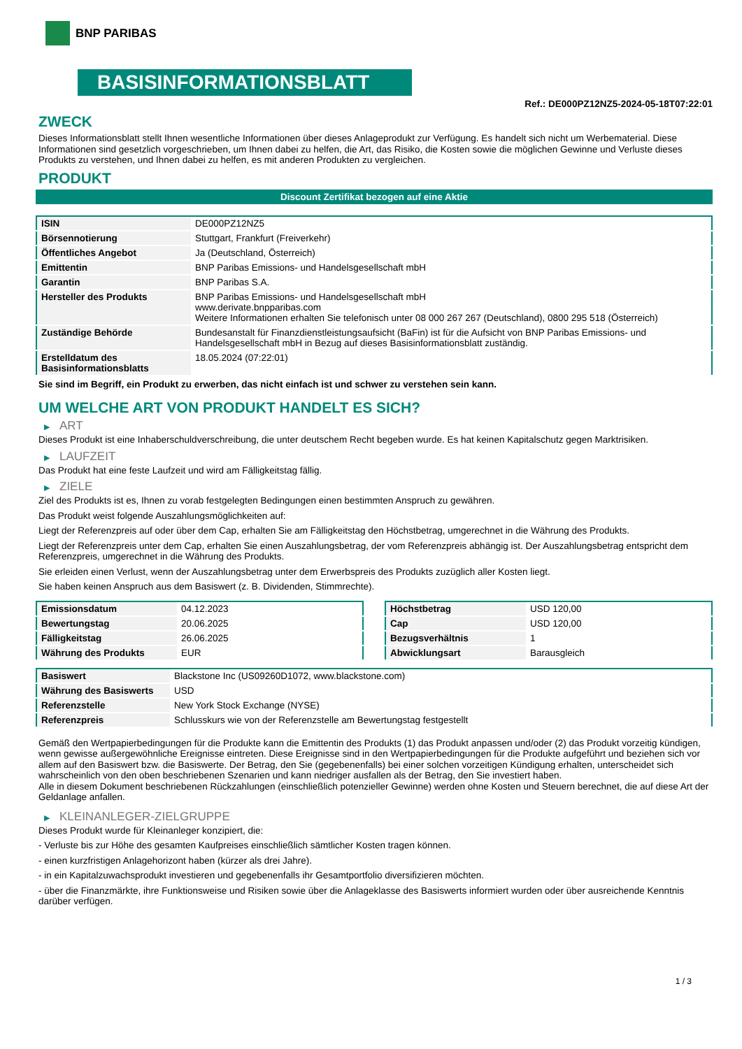BNP PARIBAS
BASISINFORMATIONSBLATT
Ref.: DE000PZ12NZ5-2024-05-18T07:22:01
ZWECK
Dieses Informationsblatt stellt Ihnen wesentliche Informationen über dieses Anlageprodukt zur Verfügung. Es handelt sich nicht um Werbematerial. Diese Informationen sind gesetzlich vorgeschrieben, um Ihnen dabei zu helfen, die Art, das Risiko, die Kosten sowie die möglichen Gewinne und Verluste dieses Produkts zu verstehen, und Ihnen dabei zu helfen, es mit anderen Produkten zu vergleichen.
PRODUKT
Discount Zertifikat bezogen auf eine Aktie
| ISIN | DE000PZ12NZ5 |
| Börsennotierung | Stuttgart, Frankfurt (Freiverkehr) |
| Öffentliches Angebot | Ja (Deutschland, Österreich) |
| Emittentin | BNP Paribas Emissions- und Handelsgesellschaft mbH |
| Garantin | BNP Paribas S.A. |
| Hersteller des Produkts | BNP Paribas Emissions- und Handelsgesellschaft mbH www.derivate.bnpparibas.com Weitere Informationen erhalten Sie telefonisch unter 08 000 267 267 (Deutschland), 0800 295 518 (Österreich) |
| Zuständige Behörde | Bundesanstalt für Finanzdienstleistungsaufsicht (BaFin) ist für die Aufsicht von BNP Paribas Emissions- und Handelsgesellschaft mbH in Bezug auf dieses Basisinformationsblatt zuständig. |
| Erstelldatum des Basisinformationsblatts | 18.05.2024 (07:22:01) |
Sie sind im Begriff, ein Produkt zu erwerben, das nicht einfach ist und schwer zu verstehen sein kann.
UM WELCHE ART VON PRODUKT HANDELT ES SICH?
▶ ART
Dieses Produkt ist eine Inhaberschuldverschreibung, die unter deutschem Recht begeben wurde. Es hat keinen Kapitalschutz gegen Marktrisiken.
▶ LAUFZEIT
Das Produkt hat eine feste Laufzeit und wird am Fälligkeitstag fällig.
▶ ZIELE
Ziel des Produkts ist es, Ihnen zu vorab festgelegten Bedingungen einen bestimmten Anspruch zu gewähren.
Das Produkt weist folgende Auszahlungsmöglichkeiten auf:
Liegt der Referenzpreis auf oder über dem Cap, erhalten Sie am Fälligkeitstag den Höchstbetrag, umgerechnet in die Währung des Produkts.
Liegt der Referenzpreis unter dem Cap, erhalten Sie einen Auszahlungsbetrag, der vom Referenzpreis abhängig ist. Der Auszahlungsbetrag entspricht dem Referenzpreis, umgerechnet in die Währung des Produkts.
Sie erleiden einen Verlust, wenn der Auszahlungsbetrag unter dem Erwerbspreis des Produkts zuzüglich aller Kosten liegt.
Sie haben keinen Anspruch aus dem Basiswert (z. B. Dividenden, Stimmrechte).
| Emissionsdatum | 04.12.2023 |
| Bewertungstag | 20.06.2025 |
| Fälligkeitstag | 26.06.2025 |
| Währung des Produkts | EUR |
| Höchstbetrag | USD 120,00 |
| Cap | USD 120,00 |
| Bezugsverhältnis | 1 |
| Abwicklungsart | Barausgleich |
| Basiswert | Blackstone Inc (US09260D1072, www.blackstone.com) |
| Währung des Basiswerts | USD |
| Referenzstelle | New York Stock Exchange (NYSE) |
| Referenzpreis | Schlusskurs wie von der Referenzstelle am Bewertungstag festgestellt |
Gemäß den Wertpapierbedingungen für die Produkte kann die Emittentin des Produkts (1) das Produkt anpassen und/oder (2) das Produkt vorzeitig kündigen, wenn gewisse außergewöhnliche Ereignisse eintreten. Diese Ereignisse sind in den Wertpapierbedingungen für die Produkte aufgeführt und beziehen sich vor allem auf den Basiswert bzw. die Basiswerte. Der Betrag, den Sie (gegebenenfalls) bei einer solchen vorzeitigen Kündigung erhalten, unterscheidet sich wahrscheinlich von den oben beschriebenen Szenarien und kann niedriger ausfallen als der Betrag, den Sie investiert haben.
Alle in diesem Dokument beschriebenen Rückzahlungen (einschließlich potenzieller Gewinne) werden ohne Kosten und Steuern berechnet, die auf diese Art der Geldanlage anfallen.
▶ KLEINANLEGER-ZIELGRUPPE
Dieses Produkt wurde für Kleinanleger konzipiert, die:
- Verluste bis zur Höhe des gesamten Kaufpreises einschließlich sämtlicher Kosten tragen können.
- einen kurzfristigen Anlagehorizont haben (kürzer als drei Jahre).
- in ein Kapitalzuwachsprodukt investieren und gegebenenfalls ihr Gesamtportfolio diversifizieren möchten.
- über die Finanzmärkte, ihre Funktionsweise und Risiken sowie über die Anlageklasse des Basiswerts informiert wurden oder über ausreichende Kenntnis darüber verfügen.
1 / 3